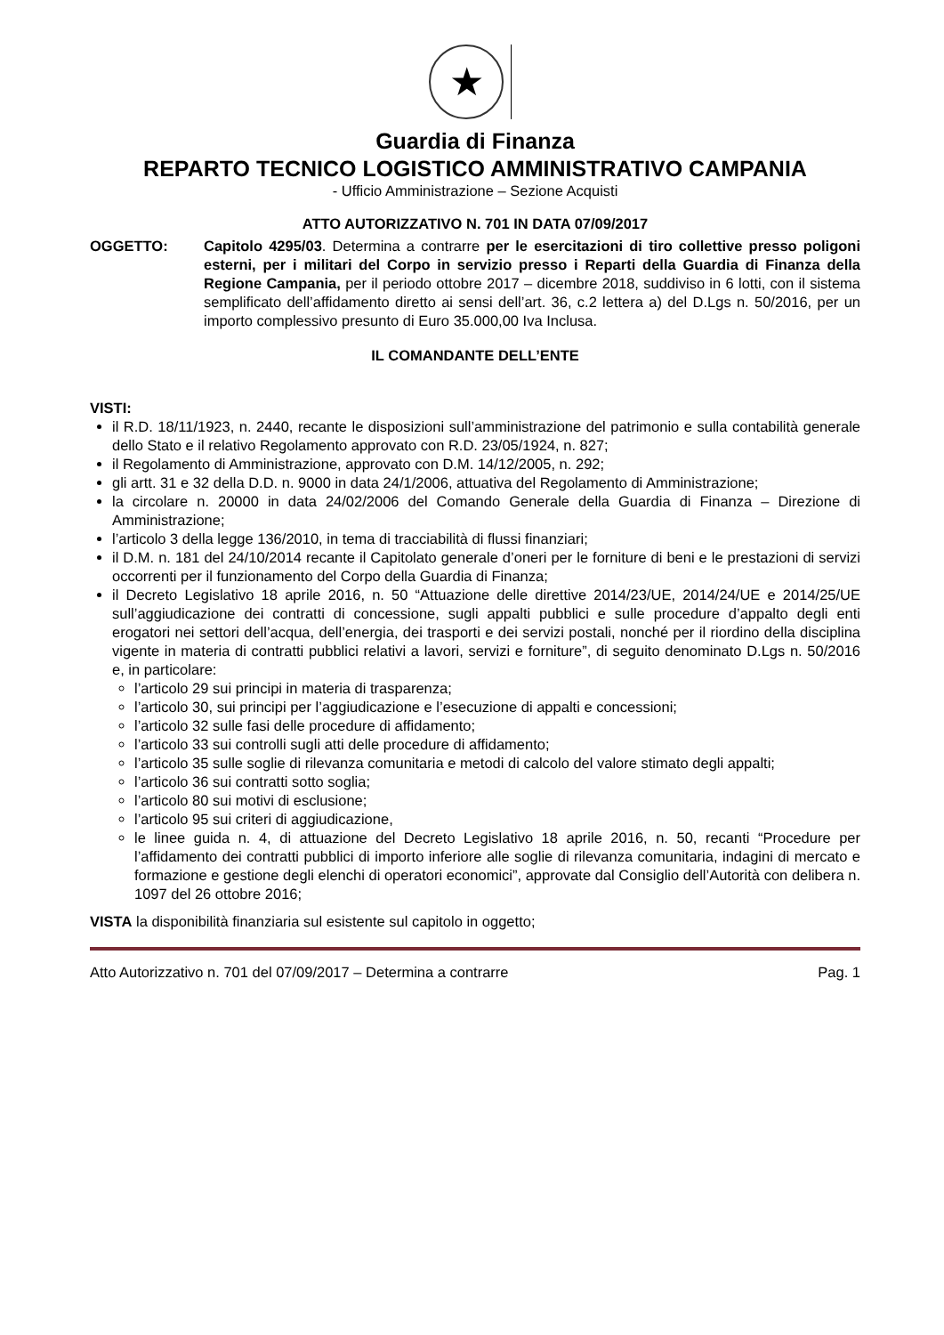★
Guardia di Finanza
REPARTO TECNICO LOGISTICO AMMINISTRATIVO CAMPANIA
- Ufficio Amministrazione – Sezione Acquisti
ATTO AUTORIZZATIVO N. 701 IN DATA 07/09/2017
OGGETTO: Capitolo 4295/03. Determina a contrarre per le esercitazioni di tiro collettive presso poligoni esterni, per i militari del Corpo in servizio presso i Reparti della Guardia di Finanza della Regione Campania, per il periodo ottobre 2017 – dicembre 2018, suddiviso in 6 lotti, con il sistema semplificato dell’affidamento diretto ai sensi dell’art. 36, c.2 lettera a) del D.Lgs n. 50/2016, per un importo complessivo presunto di Euro 35.000,00 Iva Inclusa.
IL COMANDANTE DELL’ENTE
VISTI:
il R.D. 18/11/1923, n. 2440, recante le disposizioni sull’amministrazione del patrimonio e sulla contabilità generale dello Stato e il relativo Regolamento approvato con R.D. 23/05/1924, n. 827;
il Regolamento di Amministrazione, approvato con D.M. 14/12/2005, n. 292;
gli artt. 31 e 32 della D.D. n. 9000 in data 24/1/2006, attuativa del Regolamento di Amministrazione;
la circolare n. 20000 in data 24/02/2006 del Comando Generale della Guardia di Finanza – Direzione di Amministrazione;
l’articolo 3 della legge 136/2010, in tema di tracciabilità di flussi finanziari;
il D.M. n. 181 del 24/10/2014 recante il Capitolato generale d’oneri per le forniture di beni e le prestazioni di servizi occorrenti per il funzionamento del Corpo della Guardia di Finanza;
il Decreto Legislativo 18 aprile 2016, n. 50 “Attuazione delle direttive 2014/23/UE, 2014/24/UE e 2014/25/UE sull’aggiudicazione dei contratti di concessione, sugli appalti pubblici e sulle procedure d’appalto degli enti erogatori nei settori dell’acqua, dell’energia, dei trasporti e dei servizi postali, nonché per il riordino della disciplina vigente in materia di contratti pubblici relativi a lavori, servizi e forniture”, di seguito denominato D.Lgs n. 50/2016 e, in particolare:
l’articolo 29 sui principi in materia di trasparenza;
l’articolo 30, sui principi per l’aggiudicazione e l’esecuzione di appalti e concessioni;
l’articolo 32 sulle fasi delle procedure di affidamento;
l’articolo 33 sui controlli sugli atti delle procedure di affidamento;
l’articolo 35 sulle soglie di rilevanza comunitaria e metodi di calcolo del valore stimato degli appalti;
l’articolo 36 sui contratti sotto soglia;
l’articolo 80 sui motivi di esclusione;
l’articolo 95 sui criteri di aggiudicazione,
le linee guida n. 4, di attuazione del Decreto Legislativo 18 aprile 2016, n. 50, recanti “Procedure per l’affidamento dei contratti pubblici di importo inferiore alle soglie di rilevanza comunitaria, indagini di mercato e formazione e gestione degli elenchi di operatori economici”, approvate dal Consiglio dell’Autorità con delibera n. 1097 del 26 ottobre 2016;
VISTA la disponibilità finanziaria sul esistente sul capitolo in oggetto;
Atto Autorizzativo n. 701 del 07/09/2017 – Determina a contrarre Pag. 1